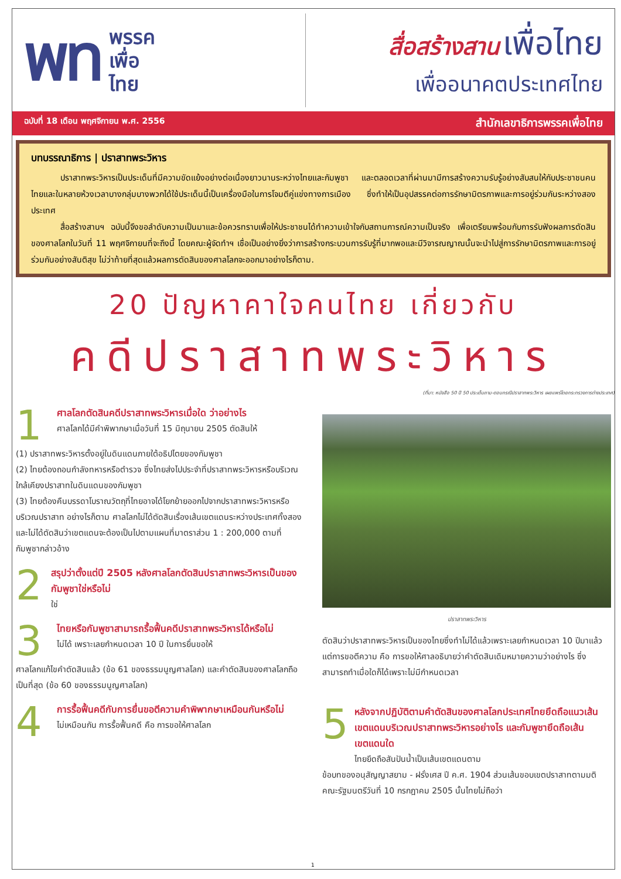พท
พรรค
เพื่อ
ไทย
สื่อสร้างสาน เพื่อไทย
เพื่ออนาคตประเทศไทย
ฉบับที่ 18 เดือน พฤศจิกายน พ.ศ. 2556 สำนักเลขาธิการพรรคเพื่อไทย
บทบรรณาธิการ | ปราสาทพระวิหาร
ปราสาทพระวิหารเป็นประเด็นที่มีความขัดแย้งอย่างต่อเนื่องยาวนานระหว่างไทยและกัมพูชา และตลอดเวลาที่ผ่านมามีการสร้างความรับรู้อย่างสับสนให้กับประชาชนคนไทยและในหลายห้วงเวลาบางกลุ่มบางพวกได้ใช้ประเด็นนี้เป็นเครื่องมือในการโจมตีคู่แข่งทางการเมือง ซึ่งทำให้เป็นอุปสรรคต่อการรักษามิตรภาพและการอยู่ร่วมกันระหว่างสองประเทศ
สื่อสร้างสานฯ ฉบับนี้จึงขอลำดับความเป็นมาและข้อควรทราบเพื่อให้ประชาชนได้ทำความเข้าใจกับสถานการณ์ความเป็นจริง เพื่อเตรียมพร้อมกับการรับฟังผลการตัดสินของศาลโลกในวันที่ 11 พฤศจิกายนที่จะถึงนี้ โดยคณะผู้จัดทำฯ เชื่อเป็นอย่างยิ่งว่าการสร้างกระบวนการรับรู้ที่มากพอและมีวิจารณญาณนั้นจะนำไปสู่การรักษามิตรภาพและการอยู่ร่วมกันอย่างสันติสุข ไม่ว่าท้ายที่สุดแล้วผลการตัดสินของศาลโลกจะออกมาอย่างไรก็ตาม.
20 ปัญหาคาใจคนไทย เกี่ยวกับ
คดีปราสาทพระวิหาร
(ที่มา: หนังสือ 50 ปี 50 ประเด็นถาม-ตอบกรณีปราสาทพระวิหาร เผยแพร่โดยกระทรวงการต่างประเทศ)
1
ศาลโลกตัดสินคดีปราสาทพระวิหารเมื่อใด ว่าอย่างไร
ศาลโลกได้มีคำพิพากษาเมื่อวันที่ 15 มิถุนายน 2505 ตัดสินให้
(1) ปราสาทพระวิหารตั้งอยู่ในดินแดนภายใต้อธิปไตยของกัมพูชา
(2) ไทยต้องถอนกำลังทหารหรือตำรวจ ซึ่งไทยส่งไปประจำที่ปราสาทพระวิหารหรือบริเวณใกล้เคียงปราสาทในดินแดนของกัมพูชา
(3) ไทยต้องคืนบรรดาโบราณวัตถุที่ไทยอาจได้โยกย้ายออกไปจากปราสาทพระวิหารหรือบริเวณปราสาท อย่างไรก็ตาม ศาลโลกไม่ได้ตัดสินเรื่องเส้นเขตแดนระหว่างประเทศทั้งสอง และไม่ได้ตัดสินว่าเขตแดนจะต้องเป็นไปตามแผนที่มาตราส่วน 1 : 200,000 ตามที่กัมพูชากล่าวอ้าง
2
สรุปว่าตั้งแต่ปี 2505 หลังศาลโลกตัดสินปราสาทพระวิหารเป็นของกัมพูชาใช่หรือไม่
ใช่
3
ไทยหรือกัมพูชาสามารถรื้อฟื้นคดีปราสาทพระวิหารได้หรือไม่
ไม่ได้ เพราะเลยกำหนดเวลา 10 ปี ในการยื่นขอให้
ศาลโลกแก้ไขคำตัดสินแล้ว (ข้อ 61 ของธรรมนูญศาลโลก) และคำตัดสินของศาลโลกถือเป็นที่สุด (ข้อ 60 ของธรรมนูญศาลโลก)
4
การรื้อฟื้นคดีกับการยื่นขอตีความคำพิพากษาเหมือนกันหรือไม่
ไม่เหมือนกัน การรื้อฟื้นคดี คือ การขอให้ศาลโลก
ปราสาทพระวิหาร
ตัดสินว่าปราสาทพระวิหารเป็นของไทยซึ่งทำไม่ได้แล้วเพราะเลยกำหนดเวลา 10 ปีมาแล้ว แต่การขอตีความ คือ การขอให้ศาลอธิบายว่าคำตัดสินเดิมหมายความว่าอย่างไร ซึ่งสามารถทำเมื่อใดก็ได้เพราะไม่มีกำหนดเวลา
5
หลังจากปฏิบัติตามคำตัดสินของศาลโลกประเทศไทยยึดถือแนวเส้นเขตแดนบริเวณปราสาทพระวิหารอย่างไร และกัมพูชายึดถือเส้นเขตแดนใด
ไทยยึดถือสันปันน้ำเป็นเส้นเขตแดนตาม
ข้อบทของอนุสัญญาสยาม - ฝรั่งเศส ปี ค.ศ. 1904 ส่วนเส้นขอบเขตปราสาทตามมติคณะรัฐมนตรีวันที่ 10 กรกฎาคม 2505 นั้นไทยไม่ถือว่า
1